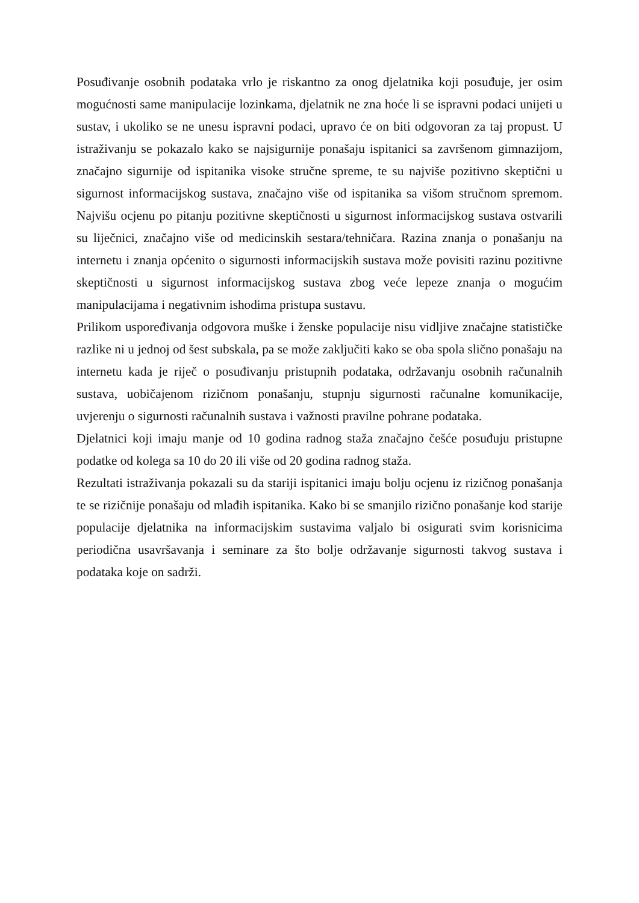Posuđivanje osobnih podataka vrlo je riskantno za onog djelatnika koji posuđuje, jer osim mogućnosti same manipulacije lozinkama, djelatnik ne zna hoće li se ispravni podaci unijeti u sustav, i ukoliko se ne unesu ispravni podaci, upravo će on biti odgovoran za taj propust. U istraživanju se pokazalo kako se najsigurnije ponašaju ispitanici sa završenom gimnazijom, značajno sigurnije od ispitanika visoke stručne spreme, te su najviše pozitivno skeptični u sigurnost informacijskog sustava, značajno više od ispitanika sa višom stručnom spremom. Najvišu ocjenu po pitanju pozitivne skeptičnosti u sigurnost informacijskog sustava ostvarili su liječnici, značajno više od medicinskih sestara/tehničara. Razina znanja o ponašanju na internetu i znanja općenito o sigurnosti informacijskih sustava može povisiti razinu pozitivne skeptičnosti u sigurnost informacijskog sustava zbog veće lepeze znanja o mogućim manipulacijama i negativnim ishodima pristupa sustavu.
Prilikom uspoređivanja odgovora muške i ženske populacije nisu vidljive značajne statističke razlike ni u jednoj od šest subskala, pa se može zaključiti kako se oba spola slično ponašaju na internetu kada je riječ o posuđivanju pristupnih podataka, održavanju osobnih računalnih sustava, uobičajenom rizičnom ponašanju, stupnju sigurnosti računalne komunikacije, uvjerenju o sigurnosti računalnih sustava i važnosti pravilne pohrane podataka.
Djelatnici koji imaju manje od 10 godina radnog staža značajno češće posuđuju pristupne podatke od kolega sa 10 do 20 ili više od 20 godina radnog staža.
Rezultati istraživanja pokazali su da stariji ispitanici imaju bolju ocjenu iz rizičnog ponašanja te se rizičnije ponašaju od mlađih ispitanika. Kako bi se smanjilo rizično ponašanje kod starije populacije djelatnika na informacijskim sustavima valjalo bi osigurati svim korisnicima periodična usavršavanja i seminare za što bolje održavanje sigurnosti takvog sustava i podataka koje on sadrži.